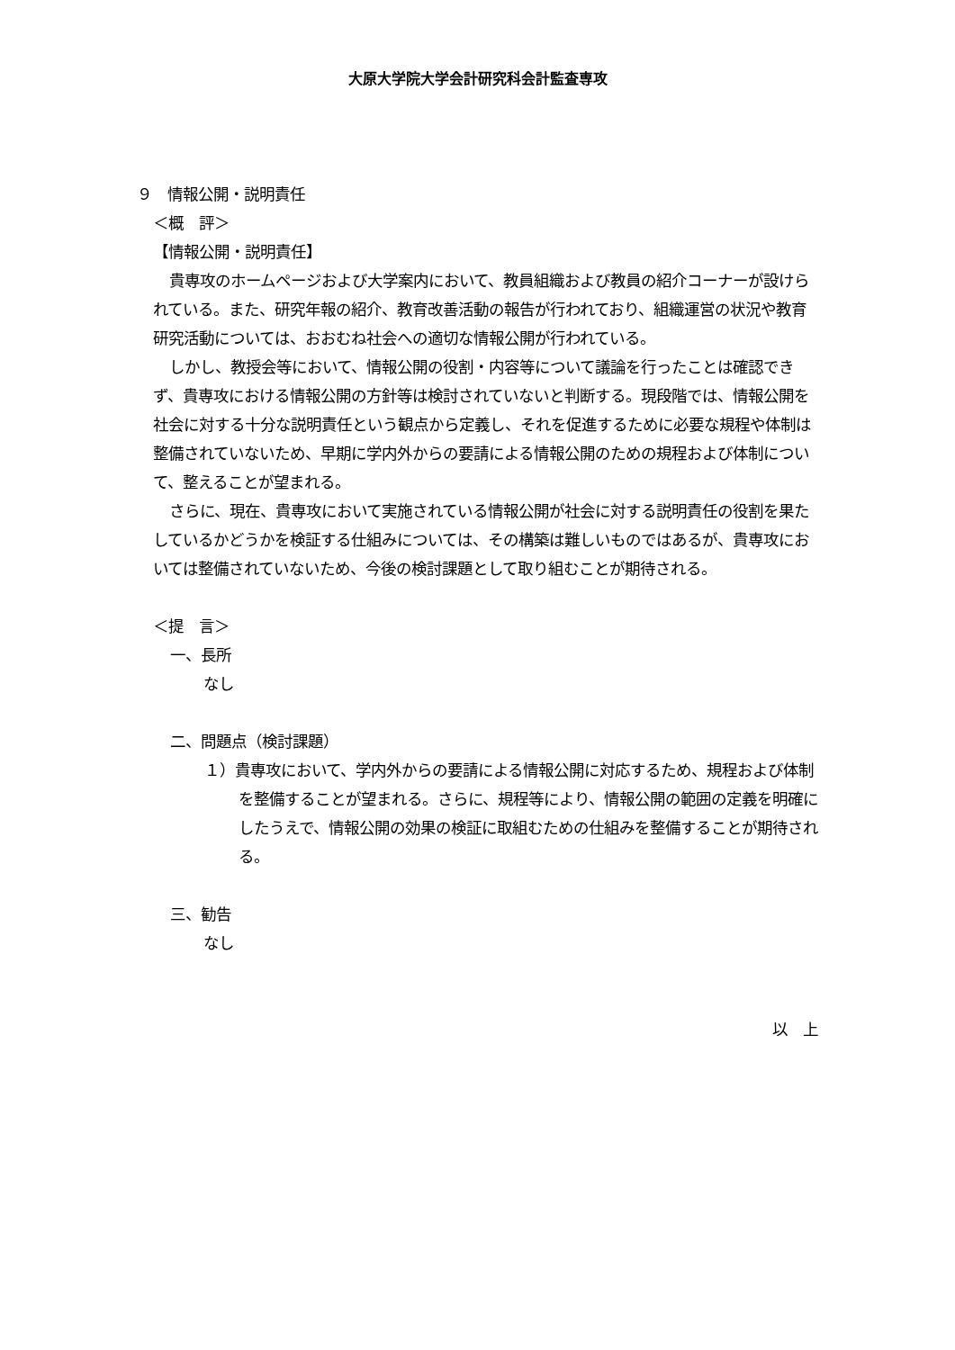大原大学院大学会計研究科会計監査専攻
９　情報公開・説明責任
＜概　評＞
【情報公開・説明責任】
貴専攻のホームページおよび大学案内において、教員組織および教員の紹介コーナーが設けられている。また、研究年報の紹介、教育改善活動の報告が行われており、組織運営の状況や教育研究活動については、おおむね社会への適切な情報公開が行われている。
しかし、教授会等において、情報公開の役割・内容等について議論を行ったことは確認できず、貴専攻における情報公開の方針等は検討されていないと判断する。現段階では、情報公開を社会に対する十分な説明責任という観点から定義し、それを促進するために必要な規程や体制は整備されていないため、早期に学内外からの要請による情報公開のための規程および体制について、整えることが望まれる。
さらに、現在、貴専攻において実施されている情報公開が社会に対する説明責任の役割を果たしているかどうかを検証する仕組みについては、その構築は難しいものではあるが、貴専攻においては整備されていないため、今後の検討課題として取り組むことが期待される。
＜提　言＞
一、長所
なし
二、問題点（検討課題）
１）貴専攻において、学内外からの要請による情報公開に対応するため、規程および体制を整備することが望まれる。さらに、規程等により、情報公開の範囲の定義を明確にしたうえで、情報公開の効果の検証に取組むための仕組みを整備することが期待される。
三、勧告
なし
以　上